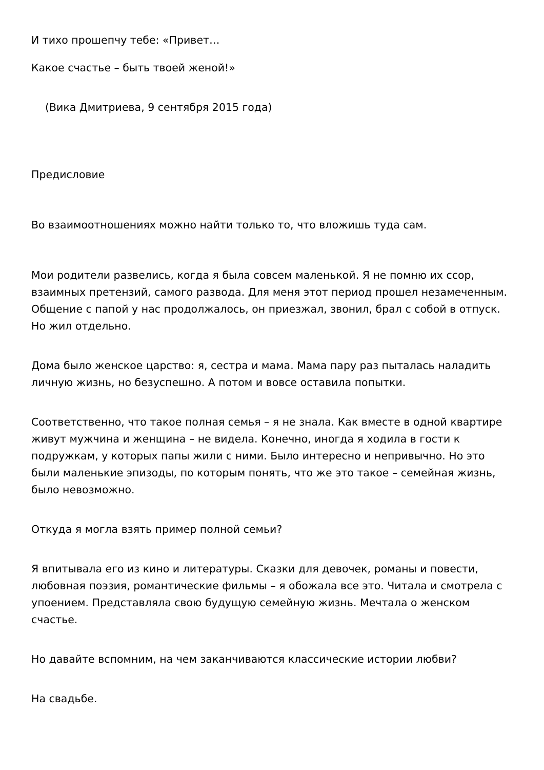И тихо прошепчу тебе: «Привет…
Какое счастье – быть твоей женой!»
(Вика Дмитриева, 9 сентября 2015 года)
Предисловие
Во взаимоотношениях можно найти только то, что вложишь туда сам.
Мои родители развелись, когда я была совсем маленькой. Я не помню их ссор, взаимных претензий, самого развода. Для меня этот период прошел незамеченным. Общение с папой у нас продолжалось, он приезжал, звонил, брал с собой в отпуск. Но жил отдельно.
Дома было женское царство: я, сестра и мама. Мама пару раз пыталась наладить личную жизнь, но безуспешно. А потом и вовсе оставила попытки.
Соответственно, что такое полная семья – я не знала. Как вместе в одной квартире живут мужчина и женщина – не видела. Конечно, иногда я ходила в гости к подружкам, у которых папы жили с ними. Было интересно и непривычно. Но это были маленькие эпизоды, по которым понять, что же это такое – семейная жизнь, было невозможно.
Откуда я могла взять пример полной семьи?
Я впитывала его из кино и литературы. Сказки для девочек, романы и повести, любовная поэзия, романтические фильмы – я обожала все это. Читала и смотрела с упоением. Представляла свою будущую семейную жизнь. Мечтала о женском счастье.
Но давайте вспомним, на чем заканчиваются классические истории любви?
На свадьбе.